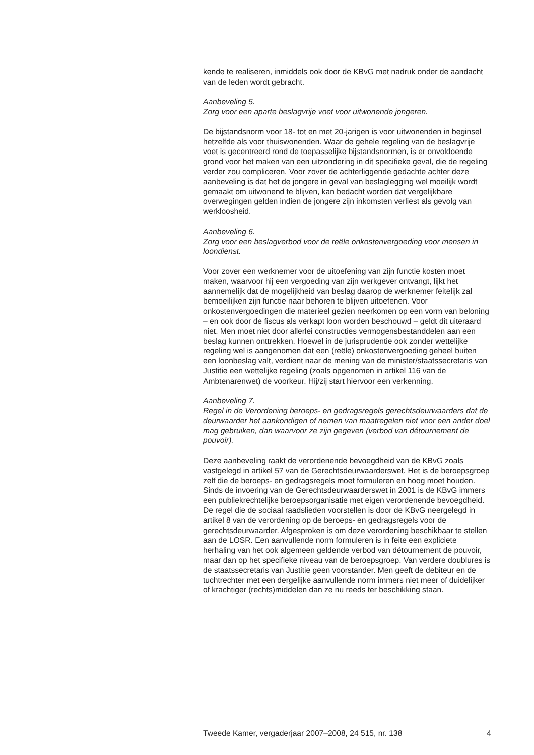kende te realiseren, inmiddels ook door de KBvG met nadruk onder de aandacht van de leden wordt gebracht.
Aanbeveling 5.
Zorg voor een aparte beslagvrije voet voor uitwonende jongeren.
De bijstandsnorm voor 18- tot en met 20-jarigen is voor uitwonenden in beginsel hetzelfde als voor thuiswonenden. Waar de gehele regeling van de beslagvrije voet is gecentreerd rond de toepasselijke bijstandsnormen, is er onvoldoende grond voor het maken van een uitzondering in dit specifieke geval, die de regeling verder zou compliceren. Voor zover de achterliggende gedachte achter deze aanbeveling is dat het de jongere in geval van beslaglegging wel moeilijk wordt gemaakt om uitwonend te blijven, kan bedacht worden dat vergelijkbare overwegingen gelden indien de jongere zijn inkomsten verliest als gevolg van werkloosheid.
Aanbeveling 6.
Zorg voor een beslagverbod voor de reële onkostenvergoeding voor mensen in loondienst.
Voor zover een werknemer voor de uitoefening van zijn functie kosten moet maken, waarvoor hij een vergoeding van zijn werkgever ontvangt, lijkt het aannemelijk dat de mogelijkheid van beslag daarop de werknemer feitelijk zal bemoeilijken zijn functie naar behoren te blijven uitoefenen. Voor onkostenvergoedingen die materieel gezien neerkomen op een vorm van beloning – en ook door de fiscus als verkapt loon worden beschouwd – geldt dit uiteraard niet. Men moet niet door allerlei constructies vermogensbestanddelen aan een beslag kunnen onttrekken. Hoewel in de jurisprudentie ook zonder wettelijke regeling wel is aangenomen dat een (reële) onkostenvergoeding geheel buiten een loonbeslag valt, verdient naar de mening van de minister/staatssecretaris van Justitie een wettelijke regeling (zoals opgenomen in artikel 116 van de Ambtenarenwet) de voorkeur. Hij/zij start hiervoor een verkenning.
Aanbeveling 7.
Regel in de Verordening beroeps- en gedragsregels gerechtsdeurwaarders dat de deurwaarder het aankondigen of nemen van maatregelen niet voor een ander doel mag gebruiken, dan waarvoor ze zijn gegeven (verbod van détournement de pouvoir).
Deze aanbeveling raakt de verordenende bevoegdheid van de KBvG zoals vastgelegd in artikel 57 van de Gerechtsdeurwaarderswet. Het is de beroepsgroep zelf die de beroeps- en gedragsregels moet formuleren en hoog moet houden. Sinds de invoering van de Gerechtsdeurwaarderswet in 2001 is de KBvG immers een publiekrechtelijke beroepsorganisatie met eigen verordenende bevoegdheid. De regel die de sociaal raadslieden voorstellen is door de KBvG neergelegd in artikel 8 van de verordening op de beroeps- en gedragsregels voor de gerechtsdeurwaarder. Afgesproken is om deze verordening beschikbaar te stellen aan de LOSR. Een aanvullende norm formuleren is in feite een expliciete herhaling van het ook algemeen geldende verbod van détournement de pouvoir, maar dan op het specifieke niveau van de beroepsgroep. Van verdere doublures is de staatssecretaris van Justitie geen voorstander. Men geeft de debiteur en de tuchtrechter met een dergelijke aanvullende norm immers niet meer of duidelijker of krachtiger (rechts)middelen dan ze nu reeds ter beschikking staan.
Tweede Kamer, vergaderjaar 2007–2008, 24 515, nr. 138 4